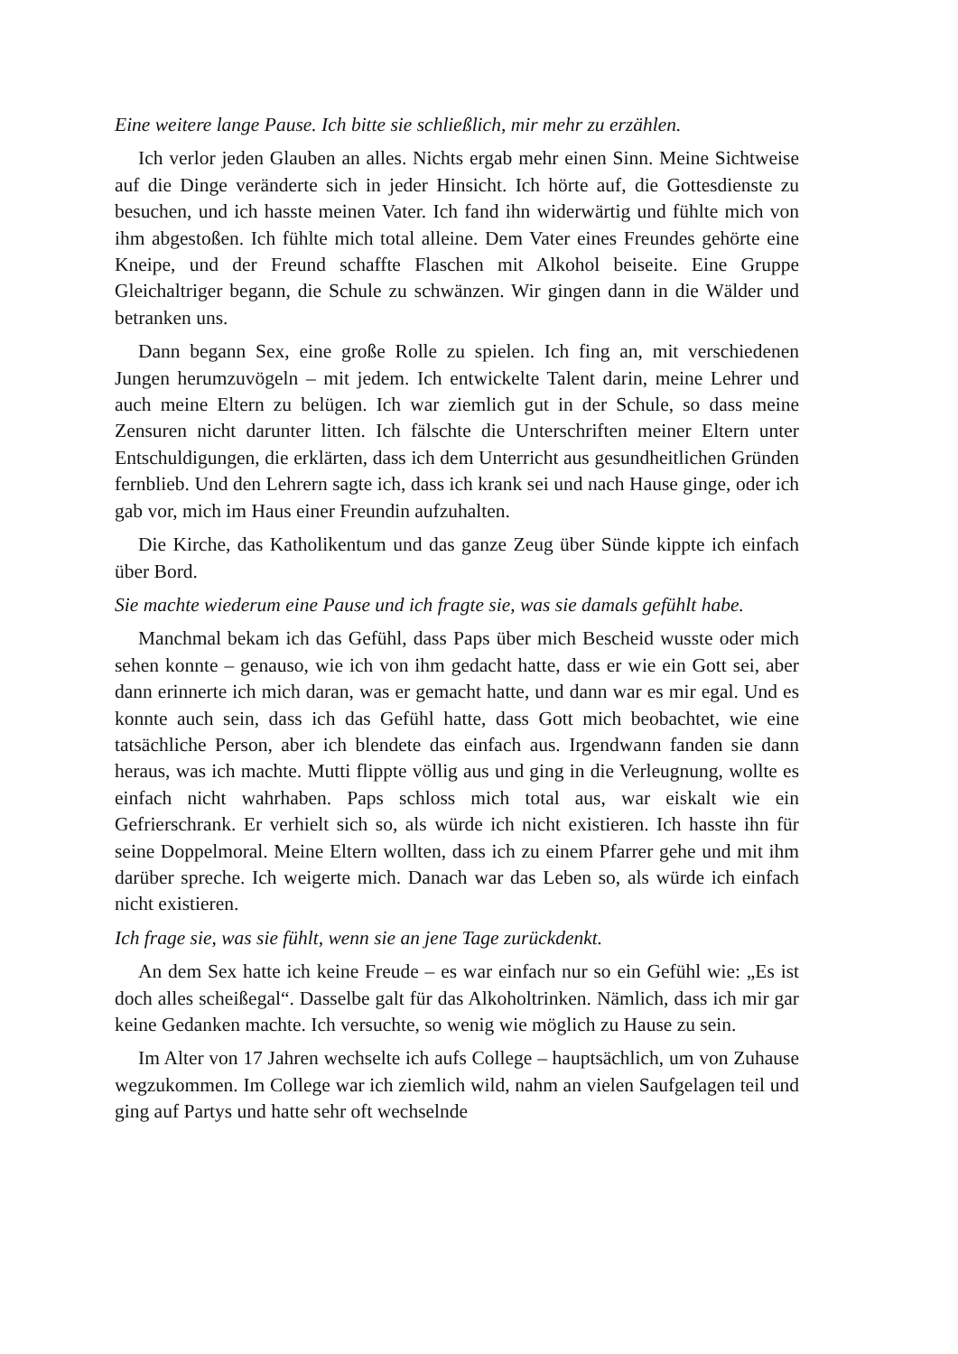Eine weitere lange Pause. Ich bitte sie schließlich, mir mehr zu erzählen.
Ich verlor jeden Glauben an alles. Nichts ergab mehr einen Sinn. Meine Sichtweise auf die Dinge veränderte sich in jeder Hinsicht. Ich hörte auf, die Gottesdienste zu besuchen, und ich hasste meinen Vater. Ich fand ihn widerwärtig und fühlte mich von ihm abgestoßen. Ich fühlte mich total alleine. Dem Vater eines Freundes gehörte eine Kneipe, und der Freund schaffte Flaschen mit Alkohol beiseite. Eine Gruppe Gleichaltriger begann, die Schule zu schwänzen. Wir gingen dann in die Wälder und betranken uns.
Dann begann Sex, eine große Rolle zu spielen. Ich fing an, mit verschiedenen Jungen herumzuvögeln – mit jedem. Ich entwickelte Talent darin, meine Lehrer und auch meine Eltern zu belügen. Ich war ziemlich gut in der Schule, so dass meine Zensuren nicht darunter litten. Ich fälschte die Unterschriften meiner Eltern unter Entschuldigungen, die erklärten, dass ich dem Unterricht aus gesundheitlichen Gründen fernblieb. Und den Lehrern sagte ich, dass ich krank sei und nach Hause ginge, oder ich gab vor, mich im Haus einer Freundin aufzuhalten.
Die Kirche, das Katholikentum und das ganze Zeug über Sünde kippte ich einfach über Bord.
Sie machte wiederum eine Pause und ich fragte sie, was sie damals gefühlt habe.
Manchmal bekam ich das Gefühl, dass Paps über mich Bescheid wusste oder mich sehen konnte – genauso, wie ich von ihm gedacht hatte, dass er wie ein Gott sei, aber dann erinnerte ich mich daran, was er gemacht hatte, und dann war es mir egal. Und es konnte auch sein, dass ich das Gefühl hatte, dass Gott mich beobachtet, wie eine tatsächliche Person, aber ich blendete das einfach aus. Irgendwann fanden sie dann heraus, was ich machte. Mutti flippte völlig aus und ging in die Verleugnung, wollte es einfach nicht wahrhaben. Paps schloss mich total aus, war eiskalt wie ein Gefrierschrank. Er verhielt sich so, als würde ich nicht existieren. Ich hasste ihn für seine Doppelmoral. Meine Eltern wollten, dass ich zu einem Pfarrer gehe und mit ihm darüber spreche. Ich weigerte mich. Danach war das Leben so, als würde ich einfach nicht existieren.
Ich frage sie, was sie fühlt, wenn sie an jene Tage zurückdenkt.
An dem Sex hatte ich keine Freude – es war einfach nur so ein Gefühl wie: „Es ist doch alles scheißegal“. Dasselbe galt für das Alkoholtrinken. Nämlich, dass ich mir gar keine Gedanken machte. Ich versuchte, so wenig wie möglich zu Hause zu sein.
Im Alter von 17 Jahren wechselte ich aufs College – hauptsächlich, um von Zuhause wegzukommen. Im College war ich ziemlich wild, nahm an vielen Saufgelagen teil und ging auf Partys und hatte sehr oft wechselnde